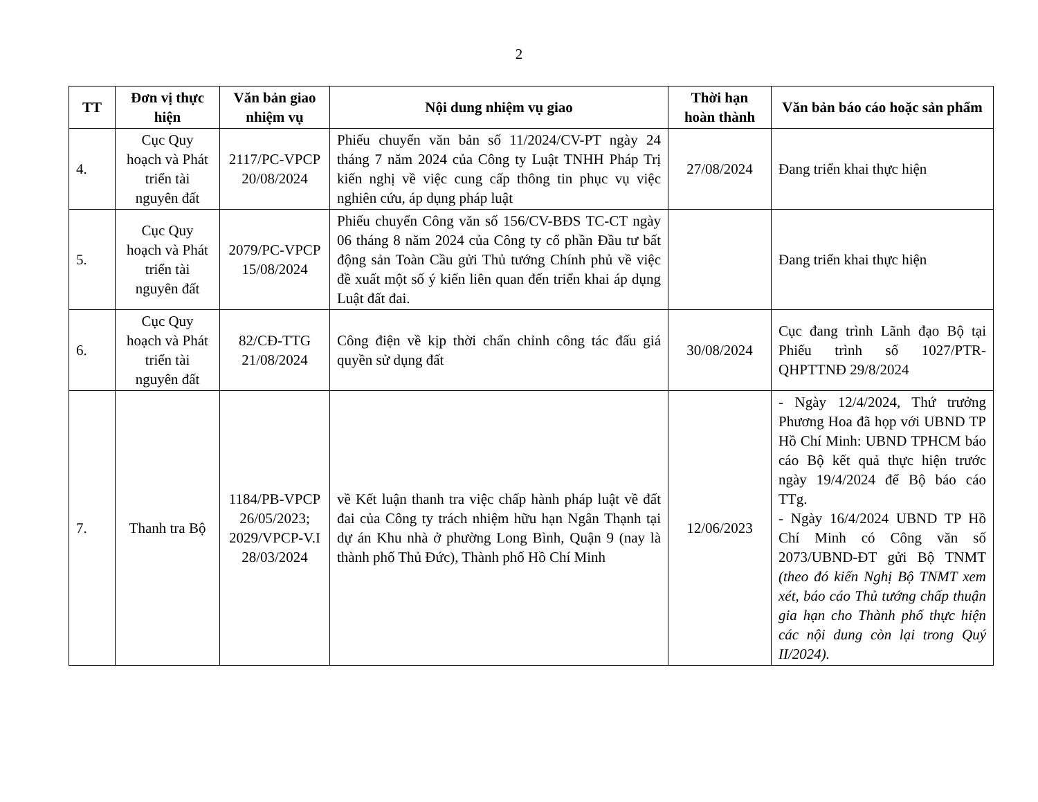2
| TT | Đơn vị thực hiện | Văn bản giao nhiệm vụ | Nội dung nhiệm vụ giao | Thời hạn hoàn thành | Văn bản báo cáo hoặc sản phẩm |
| --- | --- | --- | --- | --- | --- |
| 4. | Cục Quy hoạch và Phát triển tài nguyên đất | 2117/PC-VPCP 20/08/2024 | Phiếu chuyển văn bản số 11/2024/CV-PT ngày 24 tháng 7 năm 2024 của Công ty Luật TNHH Pháp Trị kiến nghị về việc cung cấp thông tin phục vụ việc nghiên cứu, áp dụng pháp luật | 27/08/2024 | Đang triển khai thực hiện |
| 5. | Cục Quy hoạch và Phát triển tài nguyên đất | 2079/PC-VPCP 15/08/2024 | Phiếu chuyển Công văn số 156/CV-BĐS TC-CT ngày 06 tháng 8 năm 2024 của Công ty cổ phần Đầu tư bất động sản Toàn Cầu gửi Thủ tướng Chính phủ về việc đề xuất một số ý kiến liên quan đến triển khai áp dụng Luật đất đai. | | Đang triển khai thực hiện |
| 6. | Cục Quy hoạch và Phát triển tài nguyên đất | 82/CĐ-TTG 21/08/2024 | Công điện về kịp thời chấn chỉnh công tác đấu giá quyền sử dụng đất | 30/08/2024 | Cục đang trình Lãnh đạo Bộ tại Phiếu trình số 1027/PTR-QHPTTNĐ 29/8/2024 |
| 7. | Thanh tra Bộ | 1184/PB-VPCP 26/05/2023; 2029/VPCP-V.I 28/03/2024 | về Kết luận thanh tra việc chấp hành pháp luật về đất đai của Công ty trách nhiệm hữu hạn Ngân Thạnh tại dự án Khu nhà ở phường Long Bình, Quận 9 (nay là thành phố Thủ Đức), Thành phố Hồ Chí Minh | 12/06/2023 | - Ngày 12/4/2024, Thứ trưởng Phương Hoa đã họp với UBND TP Hồ Chí Minh: UBND TPHCM báo cáo Bộ kết quả thực hiện trước ngày 19/4/2024 để Bộ báo cáo TTg. - Ngày 16/4/2024 UBND TP Hồ Chí Minh có Công văn số 2073/UBND-ĐT gửi Bộ TNMT (theo đó kiến Nghị Bộ TNMT xem xét, báo cáo Thủ tướng chấp thuận gia hạn cho Thành phố thực hiện các nội dung còn lại trong Quý II/2024). |